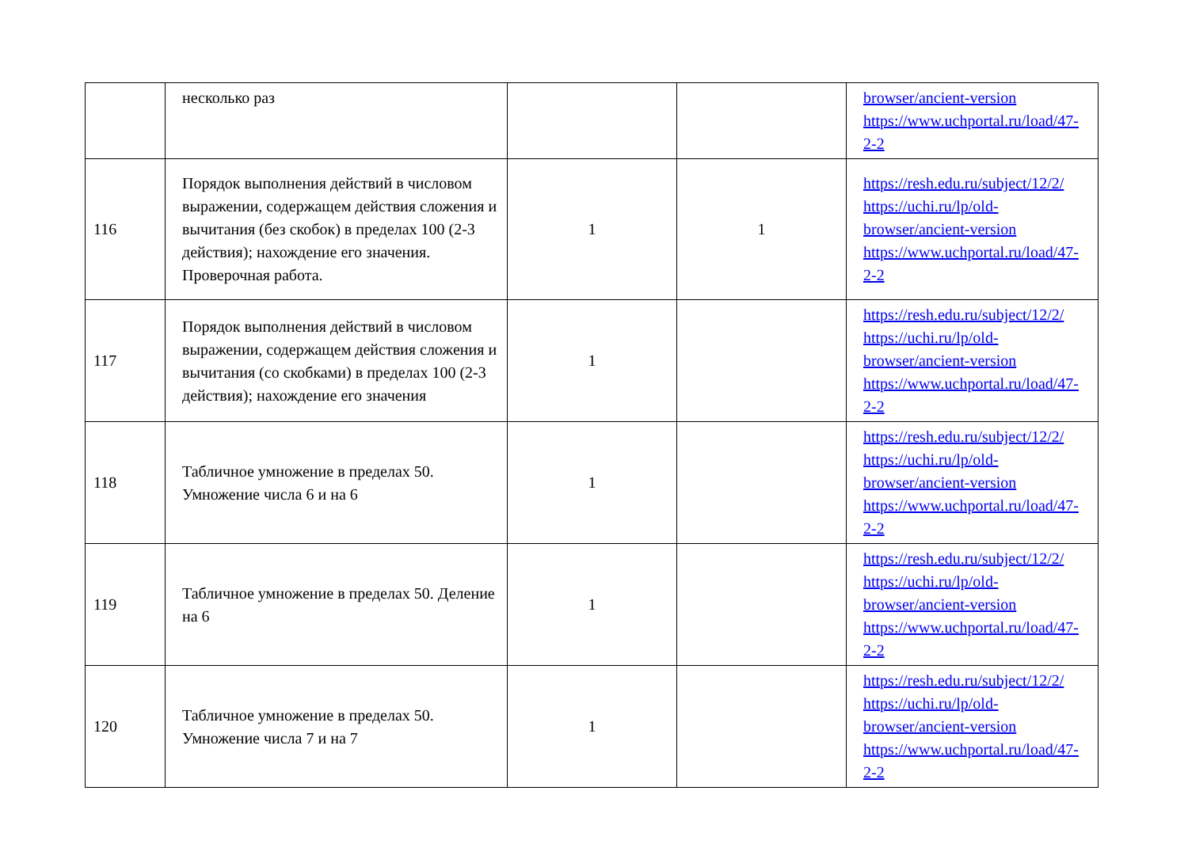| | несколько раз | | | browser/ancient-version https://www.uchportal.ru/load/47-2-2 |
| 116 | Порядок выполнения действий в числовом выражении, содержащем действия сложения и вычитания (без скобок) в пределах 100 (2-3 действия); нахождение его значения. Проверочная работа. | 1 | 1 | https://resh.edu.ru/subject/12/2/ https://uchi.ru/lp/old-browser/ancient-version https://www.uchportal.ru/load/47-2-2 |
| 117 | Порядок выполнения действий в числовом выражении, содержащем действия сложения и вычитания (со скобками) в пределах 100 (2-3 действия); нахождение его значения | 1 | | https://resh.edu.ru/subject/12/2/ https://uchi.ru/lp/old-browser/ancient-version https://www.uchportal.ru/load/47-2-2 |
| 118 | Табличное умножение в пределах 50. Умножение числа 6 и на 6 | 1 | | https://resh.edu.ru/subject/12/2/ https://uchi.ru/lp/old-browser/ancient-version https://www.uchportal.ru/load/47-2-2 |
| 119 | Табличное умножение в пределах 50. Деление на 6 | 1 | | https://resh.edu.ru/subject/12/2/ https://uchi.ru/lp/old-browser/ancient-version https://www.uchportal.ru/load/47-2-2 |
| 120 | Табличное умножение в пределах 50. Умножение числа 7 и на 7 | 1 | | https://resh.edu.ru/subject/12/2/ https://uchi.ru/lp/old-browser/ancient-version https://www.uchportal.ru/load/47-2-2 |